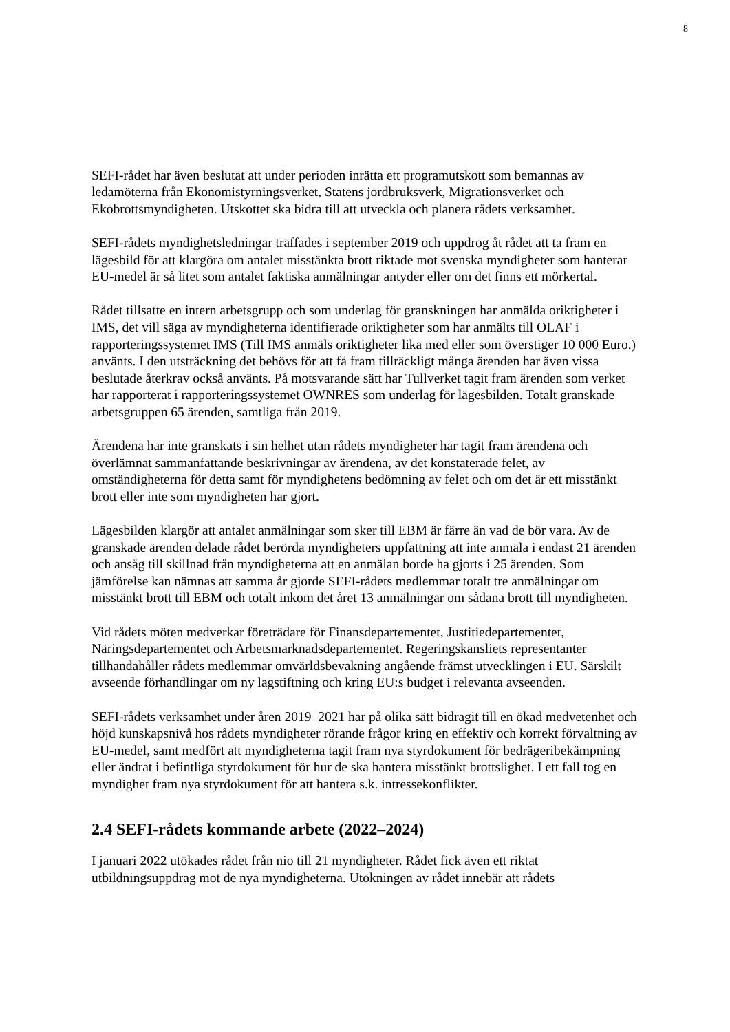8
SEFI-rådet har även beslutat att under perioden inrätta ett programutskott som bemannas av ledamöterna från Ekonomistyrningsverket, Statens jordbruksverk, Migrationsverket och Ekobrottsmyndigheten. Utskottet ska bidra till att utveckla och planera rådets verksamhet.
SEFI-rådets myndighetsledningar träffades i september 2019 och uppdrog åt rådet att ta fram en lägesbild för att klargöra om antalet misstänkta brott riktade mot svenska myndigheter som hanterar EU-medel är så litet som antalet faktiska anmälningar antyder eller om det finns ett mörkertal.
Rådet tillsatte en intern arbetsgrupp och som underlag för granskningen har anmälda oriktigheter i IMS, det vill säga av myndigheterna identifierade oriktigheter som har anmälts till OLAF i rapporteringssystemet IMS (Till IMS anmäls oriktigheter lika med eller som överstiger 10 000 Euro.) använts. I den utsträckning det behövs för att få fram tillräckligt många ärenden har även vissa beslutade återkrav också använts. På motsvarande sätt har Tullverket tagit fram ärenden som verket har rapporterat i rapporteringssystemet OWNRES som underlag för lägesbilden. Totalt granskade arbetsgruppen 65 ärenden, samtliga från 2019.
Ärendena har inte granskats i sin helhet utan rådets myndigheter har tagit fram ärendena och överlämnat sammanfattande beskrivningar av ärendena, av det konstaterade felet, av omständigheterna för detta samt för myndighetens bedömning av felet och om det är ett misstänkt brott eller inte som myndigheten har gjort.
Lägesbilden klargör att antalet anmälningar som sker till EBM är färre än vad de bör vara. Av de granskade ärenden delade rådet berörda myndigheters uppfattning att inte anmäla i endast 21 ärenden och ansåg till skillnad från myndigheterna att en anmälan borde ha gjorts i 25 ärenden. Som jämförelse kan nämnas att samma år gjorde SEFI-rådets medlemmar totalt tre anmälningar om misstänkt brott till EBM och totalt inkom det året 13 anmälningar om sådana brott till myndigheten.
Vid rådets möten medverkar företrädare för Finansdepartementet, Justitiedepartementet, Näringsdepartementet och Arbetsmarknadsdepartementet. Regeringskansliets representanter tillhandahåller rådets medlemmar omvärldsbevakning angående främst utvecklingen i EU. Särskilt avseende förhandlingar om ny lagstiftning och kring EU:s budget i relevanta avseenden.
SEFI-rådets verksamhet under åren 2019–2021 har på olika sätt bidragit till en ökad medvetenhet och höjd kunskapsnivå hos rådets myndigheter rörande frågor kring en effektiv och korrekt förvaltning av EU-medel, samt medfört att myndigheterna tagit fram nya styrdokument för bedrägeribekämpning eller ändrat i befintliga styrdokument för hur de ska hantera misstänkt brottslighet. I ett fall tog en myndighet fram nya styrdokument för att hantera s.k. intressekonflikter.
2.4 SEFI-rådets kommande arbete (2022–2024)
I januari 2022 utökades rådet från nio till 21 myndigheter. Rådet fick även ett riktat utbildningsuppdrag mot de nya myndigheterna. Utökningen av rådet innebär att rådets